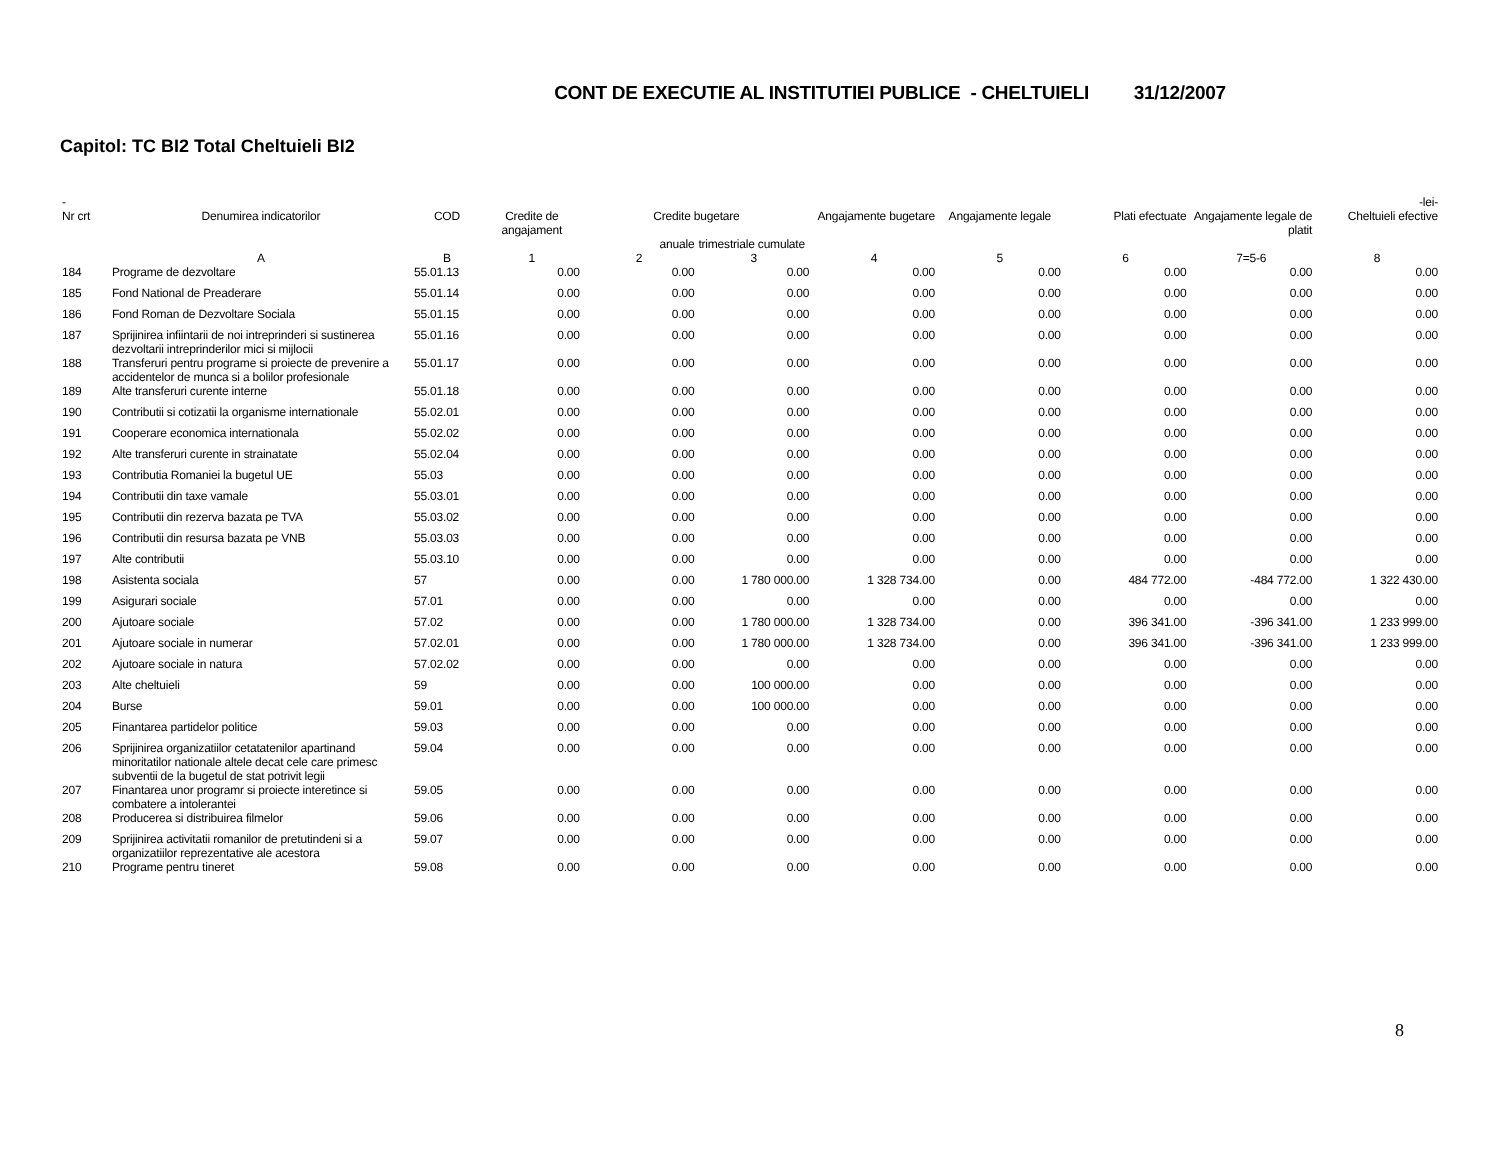CONT DE EXECUTIE AL INSTITUTIEI PUBLICE - CHELTUIELI 31/12/2007
Capitol: TC BI2 Total Cheltuieli BI2
| - | | | | | | | | | | -lei- |
| --- | --- | --- | --- | --- | --- | --- | --- | --- | --- | --- |
| Nr crt | Denumirea indicatorilor | COD | Credite de angajament | Credite bugetare | | Angajamente bugetare | Angajamente legale | Plati efectuate | Angajamente legale de platit | Cheltuieli efective |
| | | | | anuale | trimestriale cumulate | | | | | |
| | A | B | 1 | 2 | 3 | 4 | 5 | 6 | 7=5-6 | 8 |
| 184 | Programe de dezvoltare | 55.01.13 | 0.00 | 0.00 | 0.00 | 0.00 | 0.00 | 0.00 | 0.00 | 0.00 |
| 185 | Fond National de Preaderare | 55.01.14 | 0.00 | 0.00 | 0.00 | 0.00 | 0.00 | 0.00 | 0.00 | 0.00 |
| 186 | Fond Roman de Dezvoltare Sociala | 55.01.15 | 0.00 | 0.00 | 0.00 | 0.00 | 0.00 | 0.00 | 0.00 | 0.00 |
| 187 | Sprijinirea infiintarii de noi intreprinderi si sustinerea dezvoltarii intreprinderilor mici si mijlocii | 55.01.16 | 0.00 | 0.00 | 0.00 | 0.00 | 0.00 | 0.00 | 0.00 | 0.00 |
| 188 | Transferuri pentru programe si proiecte de prevenire a accidentelor de munca si a bolilor profesionale | 55.01.17 | 0.00 | 0.00 | 0.00 | 0.00 | 0.00 | 0.00 | 0.00 | 0.00 |
| 189 | Alte transferuri curente interne | 55.01.18 | 0.00 | 0.00 | 0.00 | 0.00 | 0.00 | 0.00 | 0.00 | 0.00 |
| 190 | Contributii si cotizatii la organisme internationale | 55.02.01 | 0.00 | 0.00 | 0.00 | 0.00 | 0.00 | 0.00 | 0.00 | 0.00 |
| 191 | Cooperare economica internationala | 55.02.02 | 0.00 | 0.00 | 0.00 | 0.00 | 0.00 | 0.00 | 0.00 | 0.00 |
| 192 | Alte transferuri curente in strainatate | 55.02.04 | 0.00 | 0.00 | 0.00 | 0.00 | 0.00 | 0.00 | 0.00 | 0.00 |
| 193 | Contributia Romaniei la bugetul UE | 55.03 | 0.00 | 0.00 | 0.00 | 0.00 | 0.00 | 0.00 | 0.00 | 0.00 |
| 194 | Contributii din taxe vamale | 55.03.01 | 0.00 | 0.00 | 0.00 | 0.00 | 0.00 | 0.00 | 0.00 | 0.00 |
| 195 | Contributii din rezerva bazata pe TVA | 55.03.02 | 0.00 | 0.00 | 0.00 | 0.00 | 0.00 | 0.00 | 0.00 | 0.00 |
| 196 | Contributii din resursa bazata pe VNB | 55.03.03 | 0.00 | 0.00 | 0.00 | 0.00 | 0.00 | 0.00 | 0.00 | 0.00 |
| 197 | Alte contributii | 55.03.10 | 0.00 | 0.00 | 0.00 | 0.00 | 0.00 | 0.00 | 0.00 | 0.00 |
| 198 | Asistenta sociala | 57 | 0.00 | 0.00 | 1 780 000.00 | 1 328 734.00 | 0.00 | 484 772.00 | -484 772.00 | 1 322 430.00 |
| 199 | Asigurari sociale | 57.01 | 0.00 | 0.00 | 0.00 | 0.00 | 0.00 | 0.00 | 0.00 | 0.00 |
| 200 | Ajutoare sociale | 57.02 | 0.00 | 0.00 | 1 780 000.00 | 1 328 734.00 | 0.00 | 396 341.00 | -396 341.00 | 1 233 999.00 |
| 201 | Ajutoare sociale in numerar | 57.02.01 | 0.00 | 0.00 | 1 780 000.00 | 1 328 734.00 | 0.00 | 396 341.00 | -396 341.00 | 1 233 999.00 |
| 202 | Ajutoare sociale in natura | 57.02.02 | 0.00 | 0.00 | 0.00 | 0.00 | 0.00 | 0.00 | 0.00 | 0.00 |
| 203 | Alte cheltuieli | 59 | 0.00 | 0.00 | 100 000.00 | 0.00 | 0.00 | 0.00 | 0.00 | 0.00 |
| 204 | Burse | 59.01 | 0.00 | 0.00 | 100 000.00 | 0.00 | 0.00 | 0.00 | 0.00 | 0.00 |
| 205 | Finantarea partidelor politice | 59.03 | 0.00 | 0.00 | 0.00 | 0.00 | 0.00 | 0.00 | 0.00 | 0.00 |
| 206 | Sprijinirea organizatiilor cetatatenilor apartinand minoritatilor nationale altele decat cele care primesc subventii de la bugetul de stat potrivit legii | 59.04 | 0.00 | 0.00 | 0.00 | 0.00 | 0.00 | 0.00 | 0.00 | 0.00 |
| 207 | Finantarea unor programr si proiecte interetince si combatere a intolerantei | 59.05 | 0.00 | 0.00 | 0.00 | 0.00 | 0.00 | 0.00 | 0.00 | 0.00 |
| 208 | Producerea si distribuirea filmelor | 59.06 | 0.00 | 0.00 | 0.00 | 0.00 | 0.00 | 0.00 | 0.00 | 0.00 |
| 209 | Sprijinirea activitatii romanilor de pretutindeni si a organizatiilor reprezentative ale acestora | 59.07 | 0.00 | 0.00 | 0.00 | 0.00 | 0.00 | 0.00 | 0.00 | 0.00 |
| 210 | Programe pentru tineret | 59.08 | 0.00 | 0.00 | 0.00 | 0.00 | 0.00 | 0.00 | 0.00 | 0.00 |
8